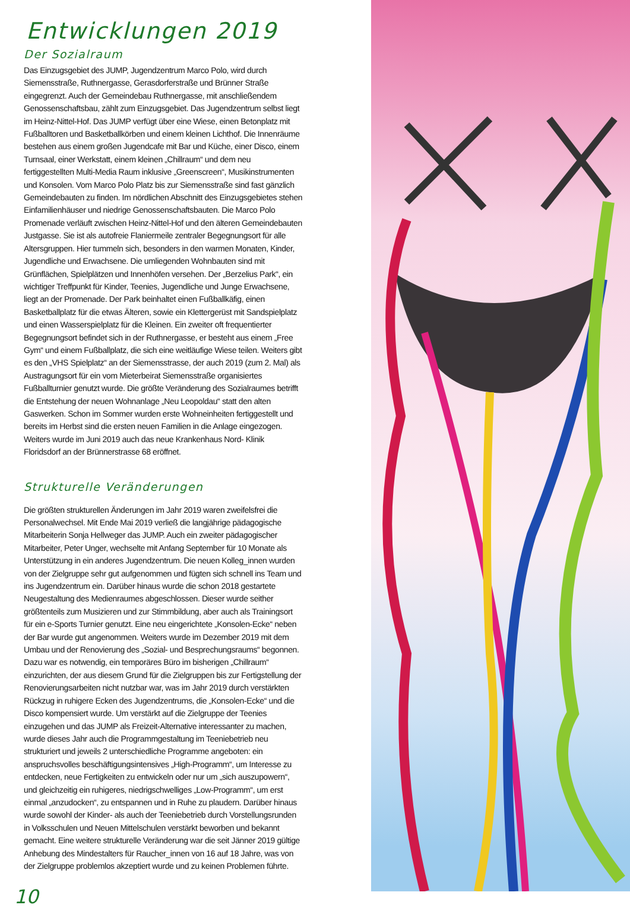Entwicklungen 2019
Der Sozialraum
Das Einzugsgebiet des JUMP, Jugendzentrum Marco Polo, wird durch Siemensstraße, Ruthnergasse, Gerasdorferstraße und Brünner Straße eingegrenzt. Auch der Gemeindebau Ruthnergasse, mit anschließendem Genossenschaftsbau, zählt zum Einzugsgebiet. Das Jugendzentrum selbst liegt im Heinz-Nittel-Hof. Das JUMP verfügt über eine Wiese, einen Betonplatz mit Fußballtoren und Basketballkörben und einem kleinen Lichthof. Die Innenräume bestehen aus einem großen Jugendcafe mit Bar und Küche, einer Disco, einem Turnsaal, einer Werkstatt, einem kleinen „Chillraum“ und dem neu fertiggestellten Multi-Media Raum inklusive „Greenscreen“, Musikinstrumenten und Konsolen. Vom Marco Polo Platz bis zur Siemensstraße sind fast gänzlich Gemeindebauten zu finden. Im nördlichen Abschnitt des Einzugsgebietes stehen Einfamilienhäuser und niedrige Genossenschaftsbauten. Die Marco Polo Promenade verläuft zwischen Heinz-Nittel-Hof und den älteren Gemeindebauten Justgasse. Sie ist als autofreie Flaniermeile zentraler Begegnungsort für alle Altersgruppen. Hier tummeln sich, besonders in den warmen Monaten, Kinder, Jugendliche und Erwachsene. Die umliegenden Wohnbauten sind mit Grünflächen, Spielplätzen und Innenhöfen versehen. Der „Berzelius Park“, ein wichtiger Treffpunkt für Kinder, Teenies, Jugendliche und Junge Erwachsene, liegt an der Promenade. Der Park beinhaltet einen Fußballkäfig, einen Basketballplatz für die etwas Älteren, sowie ein Klettergerüst mit Sandspielplatz und einen Wasserspielplatz für die Kleinen. Ein zweiter oft frequentierter Begegnungsort befindet sich in der Ruthnergasse, er besteht aus einem „Free Gym“ und einem Fußballplatz, die sich eine weitläufige Wiese teilen. Weiters gibt es den „VHS Spielplatz“ an der Siemensstrasse, der auch 2019 (zum 2. Mal) als Austragungsort für ein vom Mieterbeirat Siemensstraße organisiertes Fußballturnier genutzt wurde. Die größte Veränderung des Sozialraumes betrifft die Entstehung der neuen Wohnanlage „Neu Leopoldau“ statt den alten Gaswerken. Schon im Sommer wurden erste Wohneinheiten fertiggestellt und bereits im Herbst sind die ersten neuen Familien in die Anlage eingezogen. Weiters wurde im Juni 2019 auch das neue Krankenhaus Nord- Klinik Floridsdorf an der Brünnerstrasse 68 eröffnet.
Strukturelle Veränderungen
Die größten strukturellen Änderungen im Jahr 2019 waren zweifelsfrei die Personalwechsel. Mit Ende Mai 2019 verließ die langjährige pädagogische Mitarbeiterin Sonja Hellweger das JUMP. Auch ein zweiter pädagogischer Mitarbeiter, Peter Unger, wechselte mit Anfang September für 10 Monate als Unterstützung in ein anderes Jugendzentrum. Die neuen Kolleg_innen wurden von der Zielgruppe sehr gut aufgenommen und fügten sich schnell ins Team und ins Jugendzentrum ein. Darüber hinaus wurde die schon 2018 gestartete Neugestaltung des Medienraumes abgeschlossen. Dieser wurde seither größtenteils zum Musizieren und zur Stimmbildung, aber auch als Trainingsort für ein e-Sports Turnier genutzt. Eine neu eingerichtete „Konsolen-Ecke“ neben der Bar wurde gut angenommen. Weiters wurde im Dezember 2019 mit dem Umbau und der Renovierung des „Sozial- und Besprechungsraums“ begonnen. Dazu war es notwendig, ein temporäres Büro im bisherigen „Chillraum“ einzurichten, der aus diesem Grund für die Zielgruppen bis zur Fertigstellung der Renovierungsarbeiten nicht nutzbar war, was im Jahr 2019 durch verstärkten Rückzug in ruhigere Ecken des Jugendzentrums, die „Konsolen-Ecke“ und die Disco kompensiert wurde. Um verstärkt auf die Zielgruppe der Teenies einzugehen und das JUMP als Freizeit-Alternative interessanter zu machen, wurde dieses Jahr auch die Programmgestaltung im Teeniebetrieb neu strukturiert und jeweils 2 unterschiedliche Programme angeboten: ein anspruchsvolles beschäftigungsintensives „High-Programm“, um Interesse zu entdecken, neue Fertigkeiten zu entwickeln oder nur um „sich auszupowern“, und gleichzeitig ein ruhigeres, niedrigschwelliges „Low-Programm“, um erst einmal „anzudocken“, zu entspannen und in Ruhe zu plaudern. Darüber hinaus wurde sowohl der Kinder- als auch der Teeniebetrieb durch Vorstellungsrunden in Volksschulen und Neuen Mittelschulen verstärkt beworben und bekannt gemacht. Eine weitere strukturelle Veränderung war die seit Jänner 2019 gültige Anhebung des Mindestalters für Raucher_innen von 16 auf 18 Jahre, was von der Zielgruppe problemlos akzeptiert wurde und zu keinen Problemen führte.
10